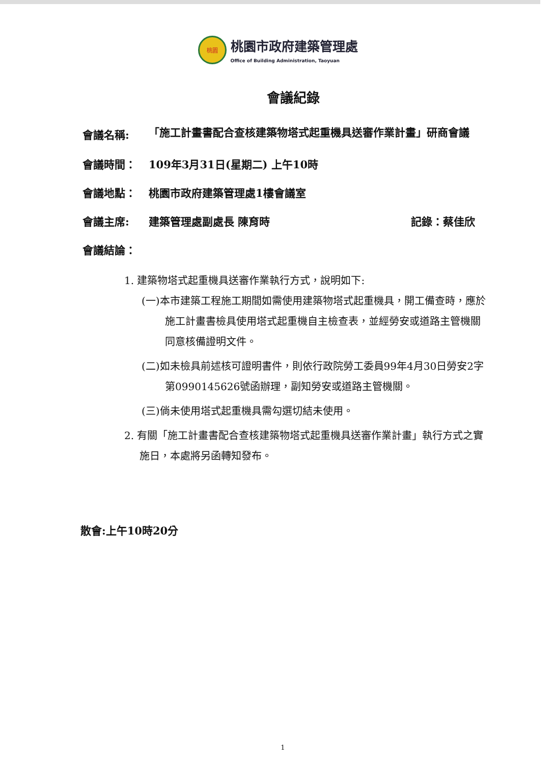桃園
桃園市政府建築管理處
Office of Building Administration, Taoyuan
會議紀錄
會議名稱:
「施工計畫書配合查核建築物塔式起重機具送審作業計畫」研商會議
會議時間： 109年3月31日(星期二) 上午10時
會議地點： 桃園市政府建築管理處1樓會議室
會議主席: 建築管理處副處長 陳育時 記錄：蔡佳欣
會議結論：
1. 建築物塔式起重機具送審作業執行方式，說明如下:
(一)本市建築工程施工期間如需使用建築物塔式起重機具，開工備查時，應於施工計畫書檢具使用塔式起重機自主檢查表，並經勞安或道路主管機關同意核備證明文件。
(二)如未檢具前述核可證明書件，則依行政院勞工委員99年4月30日勞安2字第0990145626號函辦理，副知勞安或道路主管機關。
(三)倘未使用塔式起重機具需勾選切結未使用。
2. 有關「施工計畫書配合查核建築物塔式起重機具送審作業計畫」執行方式之實施日，本處將另函轉知發布。
散會:上午10時20分
1